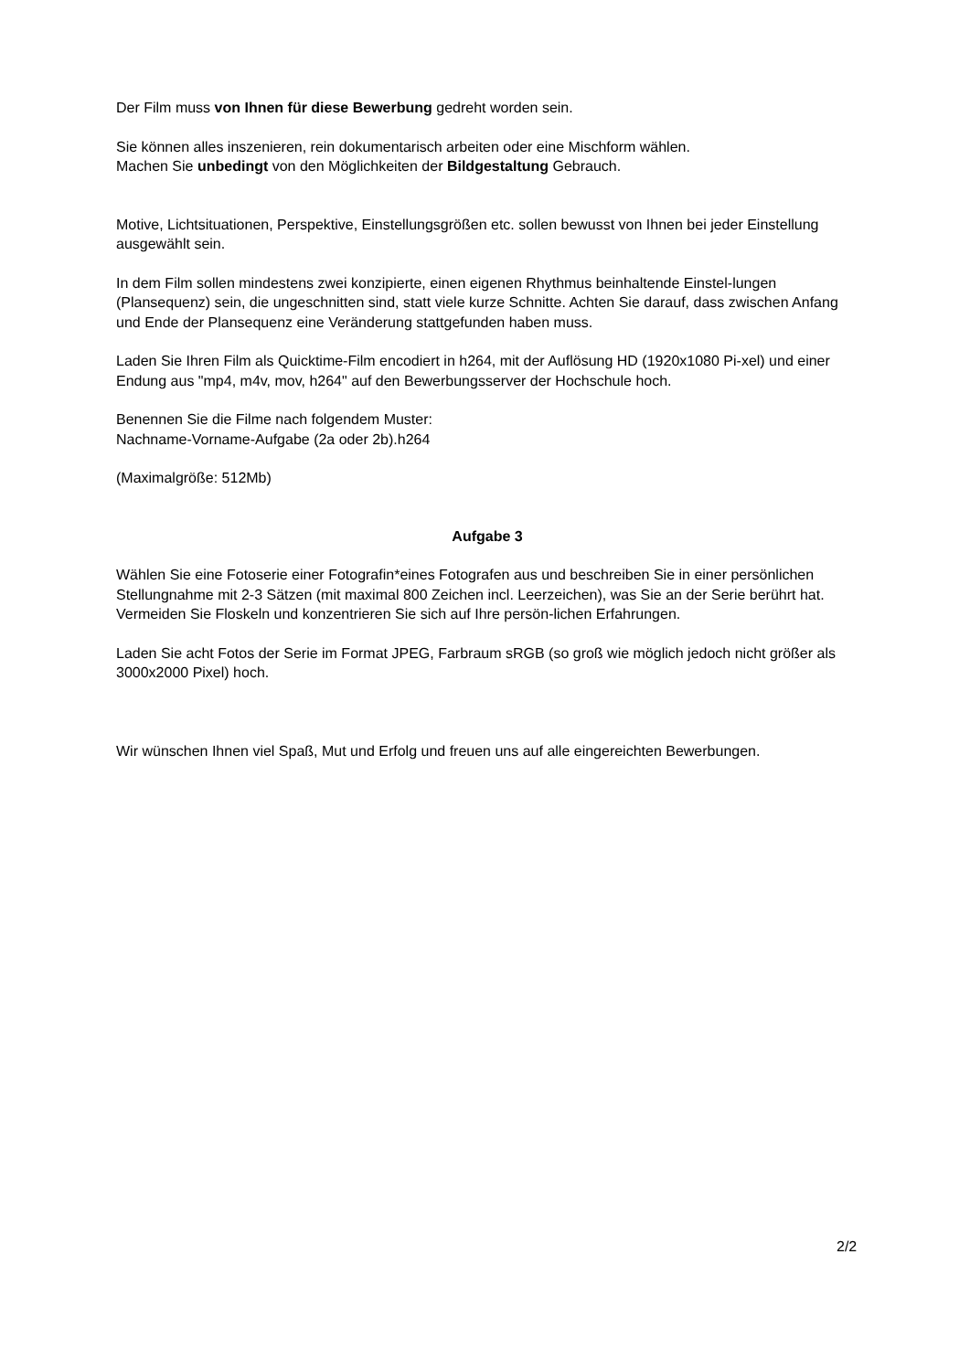Der Film muss von Ihnen für diese Bewerbung gedreht worden sein.
Sie können alles inszenieren, rein dokumentarisch arbeiten oder eine Mischform wählen.
Machen Sie unbedingt von den Möglichkeiten der Bildgestaltung Gebrauch.
Motive, Lichtsituationen, Perspektive, Einstellungsgrößen etc. sollen bewusst von Ihnen bei jeder Einstellung ausgewählt sein.
In dem Film sollen mindestens zwei konzipierte, einen eigenen Rhythmus beinhaltende Einstel-lungen (Plansequenz) sein, die ungeschnitten sind, statt viele kurze Schnitte. Achten Sie darauf, dass zwischen Anfang und Ende der Plansequenz eine Veränderung stattgefunden haben muss.
Laden Sie Ihren Film als Quicktime-Film encodiert in h264, mit der Auflösung HD (1920x1080 Pi-xel) und einer Endung aus "mp4, m4v, mov, h264" auf den Bewerbungsserver der Hochschule hoch.
Benennen Sie die Filme nach folgendem Muster:
Nachname-Vorname-Aufgabe (2a oder 2b).h264
(Maximalgröße: 512Mb)
Aufgabe 3
Wählen Sie eine Fotoserie einer Fotografin*eines Fotografen aus und beschreiben Sie in einer persönlichen Stellungnahme mit 2-3 Sätzen (mit maximal 800 Zeichen incl. Leerzeichen), was Sie an der Serie berührt hat. Vermeiden Sie Floskeln und konzentrieren Sie sich auf Ihre persön-lichen Erfahrungen.
Laden Sie acht Fotos der Serie im Format JPEG, Farbraum sRGB (so groß wie möglich jedoch nicht größer als 3000x2000 Pixel) hoch.
Wir wünschen Ihnen viel Spaß, Mut und Erfolg und freuen uns auf alle eingereichten Bewerbungen.
2/2